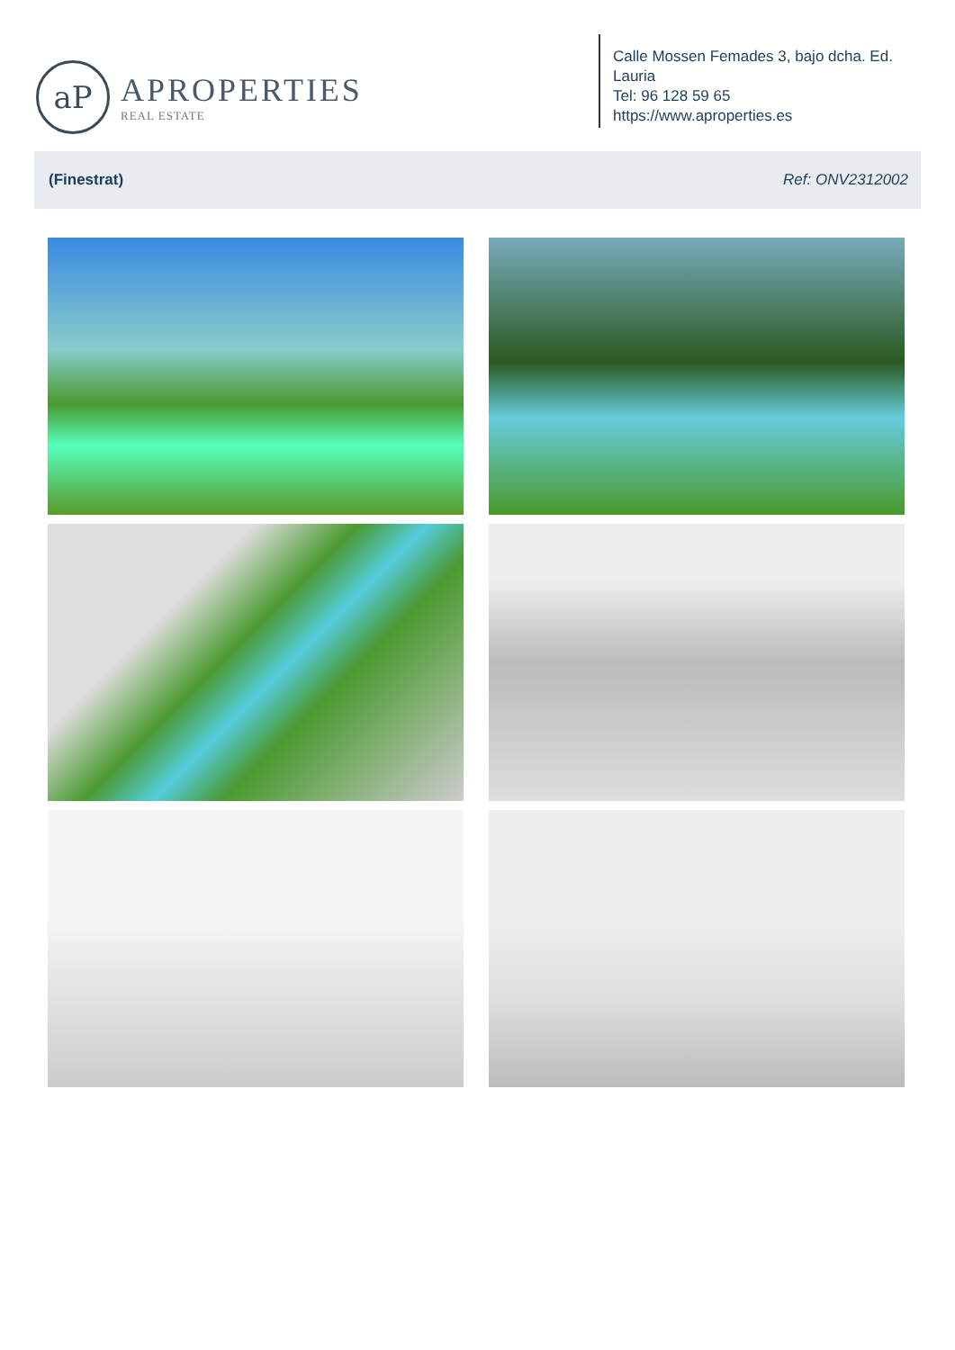aP
APROPERTIES
REAL ESTATE
Calle Mossen Femades 3, bajo dcha. Ed. Lauria
Tel: 96 128 59 65
https://www.aproperties.es
(Finestrat) Ref: ONV2312002